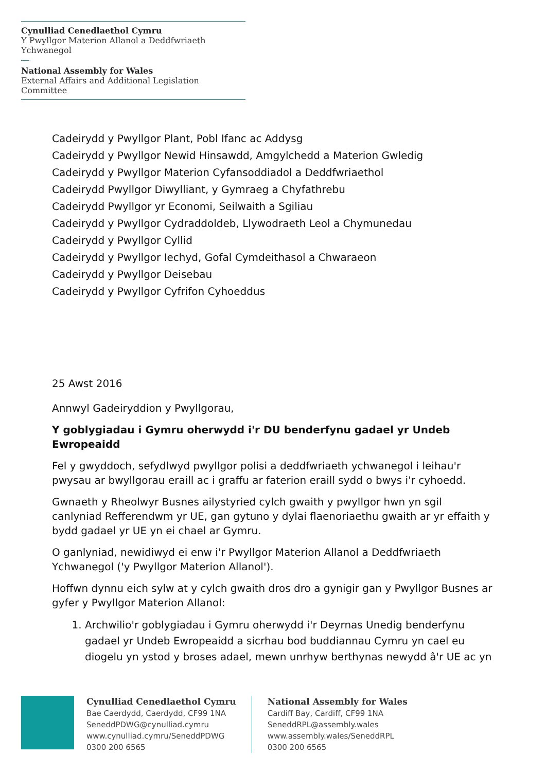Cynulliad Cenedlaethol Cymru
Y Pwyllgor Materion Allanol a Deddfwriaeth Ychwanegol
National Assembly for Wales
External Affairs and Additional Legislation Committee
Cadeirydd y Pwyllgor Plant, Pobl Ifanc ac Addysg
Cadeirydd y Pwyllgor Newid Hinsawdd, Amgylchedd a Materion Gwledig
Cadeirydd y Pwyllgor Materion Cyfansoddiadol a Deddfwriaethol
Cadeirydd Pwyllgor Diwylliant, y Gymraeg a Chyfathrebu
Cadeirydd Pwyllgor yr Economi, Seilwaith a Sgiliau
Cadeirydd y Pwyllgor Cydraddoldeb, Llywodraeth Leol a Chymunedau
Cadeirydd y Pwyllgor Cyllid
Cadeirydd y Pwyllgor Iechyd, Gofal Cymdeithasol a Chwaraeon
Cadeirydd y Pwyllgor Deisebau
Cadeirydd y Pwyllgor Cyfrifon Cyhoeddus
25 Awst 2016
Annwyl Gadeiryddion y Pwyllgorau,
Y goblygiadau i Gymru oherwydd i'r DU benderfynu gadael yr Undeb Ewropeaidd
Fel y gwyddoch, sefydlwyd pwyllgor polisi a deddfwriaeth ychwanegol i leihau'r pwysau ar bwyllgorau eraill ac i graffu ar faterion eraill sydd o bwys i'r cyhoedd.
Gwnaeth y Rheolwyr Busnes ailystyried cylch gwaith y pwyllgor hwn yn sgil canlyniad Refferendwm yr UE, gan gytuno y dylai flaenoriaethu gwaith ar yr effaith y bydd gadael yr UE yn ei chael ar Gymru.
O ganlyniad, newidiwyd ei enw i'r Pwyllgor Materion Allanol a Deddfwriaeth Ychwanegol ('y Pwyllgor Materion Allanol').
Hoffwn dynnu eich sylw at y cylch gwaith dros dro a gynigir gan y Pwyllgor Busnes ar gyfer y Pwyllgor Materion Allanol:
1. Archwilio'r goblygiadau i Gymru oherwydd i'r Deyrnas Unedig benderfynu gadael yr Undeb Ewropeaidd a sicrhau bod buddiannau Cymru yn cael eu diogelu yn ystod y broses adael, mewn unrhyw berthynas newydd â'r UE ac yn
Cynulliad Cenedlaethol Cymru
Bae Caerdydd, Caerdydd, CF99 1NA
SeneddPDWG@cynulliad.cymru
www.cynulliad.cymru/SeneddPDWG
0300 200 6565
National Assembly for Wales
Cardiff Bay, Cardiff, CF99 1NA
SeneddRPL@assembly.wales
www.assembly.wales/SeneddRPL
0300 200 6565